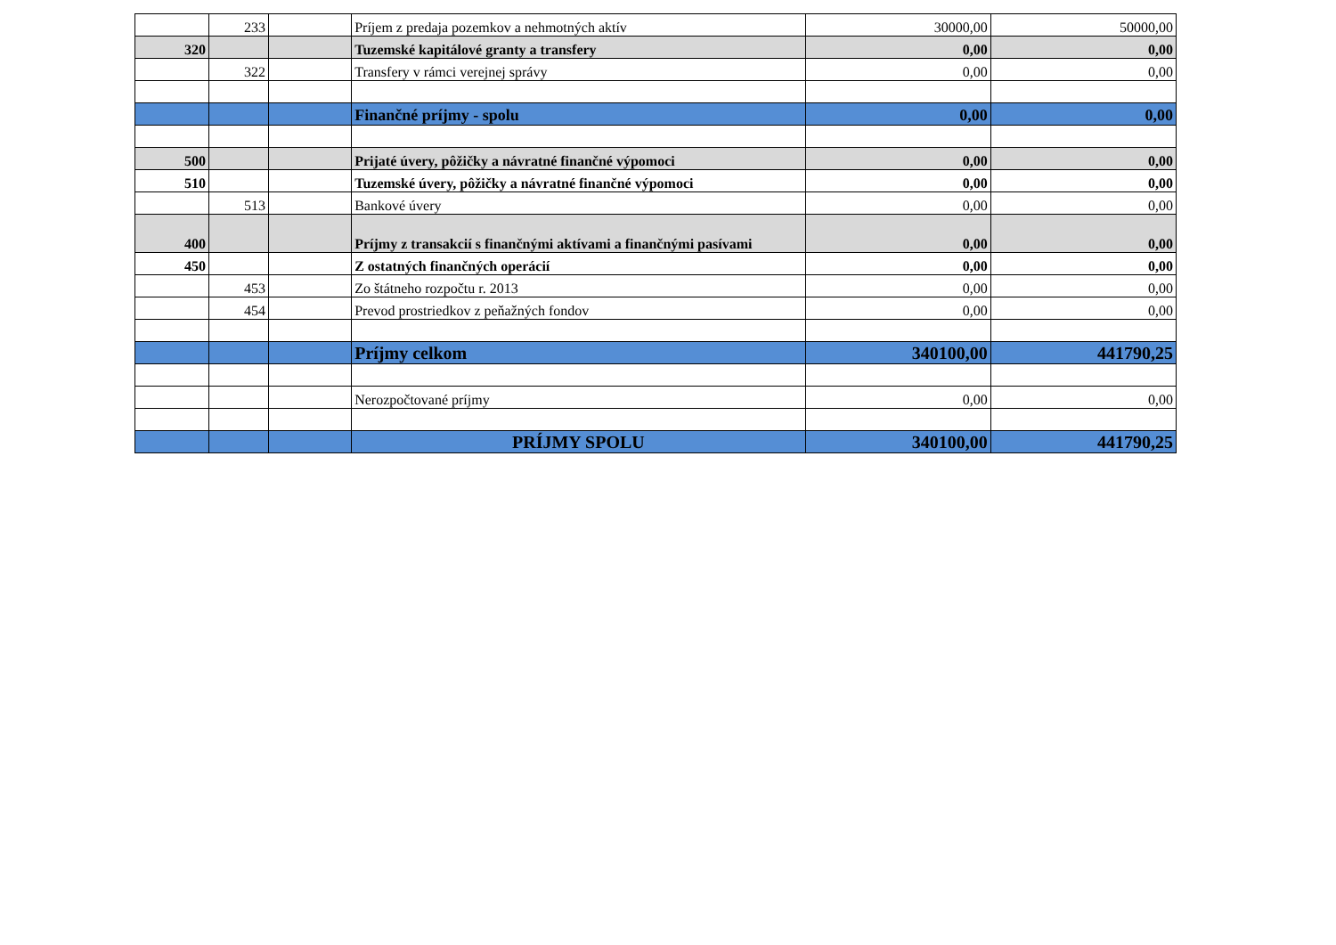| | 233 | | Príjem z predaja pozemkov a nehmotných aktív | 30000,00 | 50000,00 |
| 320 | | | Tuzemské kapitálové granty a transfery | 0,00 | 0,00 |
| | 322 | | Transfery v rámci verejnej správy | 0,00 | 0,00 |
| | | | Finančné príjmy - spolu | 0,00 | 0,00 |
| 500 | | | Prijaté úvery, pôžičky a návratné finančné výpomoci | 0,00 | 0,00 |
| 510 | | | Tuzemské úvery, pôžičky a návratné finančné výpomoci | 0,00 | 0,00 |
| | 513 | | Bankové úvery | 0,00 | 0,00 |
| 400 | | | Príjmy z transakcií s finančnými aktívami a finančnými pasívami | 0,00 | 0,00 |
| 450 | | | Z ostatných finančných operácií | 0,00 | 0,00 |
| | 453 | | Zo štátneho rozpočtu r. 2013 | 0,00 | 0,00 |
| | 454 | | Prevod prostriedkov z peňažných fondov | 0,00 | 0,00 |
| | | | Príjmy celkom | 340100,00 | 441790,25 |
| | | | Nerozpočtované príjmy | 0,00 | 0,00 |
| | | | PRÍJMY SPOLU | 340100,00 | 441790,25 |